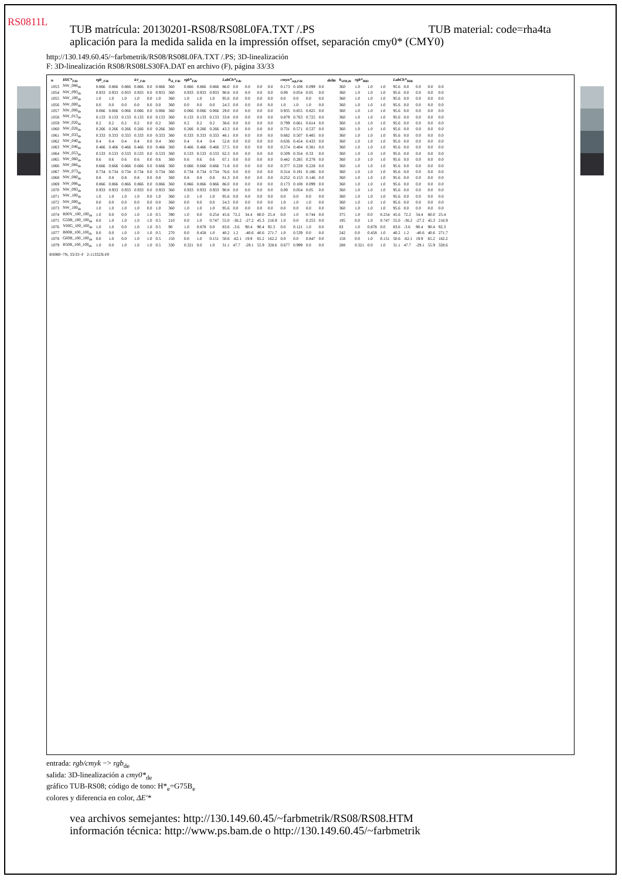RS0811L
TUB material: code=rha4ta TUB matrícula: 20130201-RS08/RS08L0FA.TXT /.PS
aplicación para la medida salida en la impressión offset, separación cmy0* (CMY0)
http://130.149.60.45/~farbmetrik/RS08/RS08L0FA.TXT /.PS; 3D-linealización
F: 3D-linealización RS08/RS08LS30FA.DAT en archivo (F), página 33/33
| n | HIC*<sub>Fde</sub> | rgb<sub>_Fde</sub> | | | ict<sub>_Fde</sub> | | | h<sub>sI_Fde</sub> | rgb*<sub>Fde</sub> | | | LabCh*<sub>Fde</sub> | | | | | cmyn*<sub>sep,Fde</sub> | | | | delta | h<sub>sIM,de</sub> | rgb*<sub>Mde</sub> | | | LabCh*<sub>Mde</sub> | | | | |
| --- | --- | --- | --- | --- | --- | --- | --- | --- | --- | --- | --- | --- | --- | --- | --- | --- | --- | --- | --- | --- | --- | --- | --- | --- | --- | --- | --- | --- | --- | --- |
| 1053 | NW_086<sub>de</sub> | 0.866 | 0.866 | 0.866 | 0.866 | 0.0 | 0.866 | 360 | 0.866 | 0.866 | 0.866 | 86.0 | 0.0 | 0.0 | 0.0 | 0.0 | 0.173 | 0.108 | 0.099 | 0.0 | | 360 | 1.0 | 1.0 | 1.0 | 95.6 | 0.0 | 0.0 | 0.0 | 0.0 |
| 1054 | NW_093<sub>de</sub> | 0.933 | 0.933 | 0.933 | 0.933 | 0.0 | 0.933 | 360 | 0.933 | 0.933 | 0.933 | 90.8 | 0.0 | 0.0 | 0.0 | 0.0 | 0.09 | 0.054 | 0.05 | 0.0 | | 360 | 1.0 | 1.0 | 1.0 | 95.6 | 0.0 | 0.0 | 0.0 | 0.0 |
| 1055 | NW_100<sub>de</sub> | 1.0 | 1.0 | 1.0 | 1.0 | 0.0 | 1.0 | 360 | 1.0 | 1.0 | 1.0 | 95.6 | 0.0 | 0.0 | 0.0 | 0.0 | 0.0 | 0.0 | 0.0 | 0.0 | | 360 | 1.0 | 1.0 | 1.0 | 95.6 | 0.0 | 0.0 | 0.0 | 0.0 |
| 1056 | NW_000<sub>de</sub> | 0.0 | 0.0 | 0.0 | 0.0 | 0.0 | 0.0 | 360 | 0.0 | 0.0 | 0.0 | 24.3 | 0.0 | 0.0 | 0.0 | 0.0 | 1.0 | 1.0 | 1.0 | 0.0 | | 360 | 1.0 | 1.0 | 1.0 | 95.6 | 0.0 | 0.0 | 0.0 | 0.0 |
| 1057 | NW_006<sub>de</sub> | 0.066 | 0.066 | 0.066 | 0.066 | 0.0 | 0.066 | 360 | 0.066 | 0.066 | 0.066 | 29.0 | 0.0 | 0.0 | 0.0 | 0.0 | 0.935 | 0.855 | 0.825 | 0.0 | | 360 | 1.0 | 1.0 | 1.0 | 95.6 | 0.0 | 0.0 | 0.0 | 0.0 |
| 1058 | NW_013<sub>de</sub> | 0.133 | 0.133 | 0.133 | 0.133 | 0.0 | 0.133 | 360 | 0.133 | 0.133 | 0.133 | 33.8 | 0.0 | 0.0 | 0.0 | 0.0 | 0.879 | 0.763 | 0.725 | 0.0 | | 360 | 1.0 | 1.0 | 1.0 | 95.6 | 0.0 | 0.0 | 0.0 | 0.0 |
| 1059 | NW_020<sub>de</sub> | 0.2 | 0.2 | 0.2 | 0.2 | 0.0 | 0.2 | 360 | 0.2 | 0.2 | 0.2 | 38.6 | 0.0 | 0.0 | 0.0 | 0.0 | 0.799 | 0.661 | 0.614 | 0.0 | | 360 | 1.0 | 1.0 | 1.0 | 95.6 | 0.0 | 0.0 | 0.0 | 0.0 |
| 1060 | NW_026<sub>de</sub> | 0.266 | 0.266 | 0.266 | 0.266 | 0.0 | 0.266 | 360 | 0.266 | 0.266 | 0.266 | 43.3 | 0.0 | 0.0 | 0.0 | 0.0 | 0.731 | 0.571 | 0.537 | 0.0 | | 360 | 1.0 | 1.0 | 1.0 | 95.6 | 0.0 | 0.0 | 0.0 | 0.0 |
| 1061 | NW_033<sub>de</sub> | 0.333 | 0.333 | 0.333 | 0.333 | 0.0 | 0.333 | 360 | 0.333 | 0.333 | 0.333 | 48.1 | 0.0 | 0.0 | 0.0 | 0.0 | 0.682 | 0.507 | 0.485 | 0.0 | | 360 | 1.0 | 1.0 | 1.0 | 95.6 | 0.0 | 0.0 | 0.0 | 0.0 |
| 1062 | NW_040<sub>de</sub> | 0.4 | 0.4 | 0.4 | 0.4 | 0.0 | 0.4 | 360 | 0.4 | 0.4 | 0.4 | 52.8 | 0.0 | 0.0 | 0.0 | 0.0 | 0.636 | 0.454 | 0.433 | 0.0 | | 360 | 1.0 | 1.0 | 1.0 | 95.6 | 0.0 | 0.0 | 0.0 | 0.0 |
| 1063 | NW_046<sub>de</sub> | 0.466 | 0.466 | 0.466 | 0.466 | 0.0 | 0.466 | 360 | 0.466 | 0.466 | 0.466 | 57.5 | 0.0 | 0.0 | 0.0 | 0.0 | 0.574 | 0.404 | 0.381 | 0.0 | | 360 | 1.0 | 1.0 | 1.0 | 95.6 | 0.0 | 0.0 | 0.0 | 0.0 |
| 1064 | NW_053<sub>de</sub> | 0.533 | 0.533 | 0.533 | 0.533 | 0.0 | 0.533 | 360 | 0.533 | 0.533 | 0.533 | 62.3 | 0.0 | 0.0 | 0.0 | 0.0 | 0.509 | 0.354 | 0.33 | 0.0 | | 360 | 1.0 | 1.0 | 1.0 | 95.6 | 0.0 | 0.0 | 0.0 | 0.0 |
| 1065 | NW_060<sub>de</sub> | 0.6 | 0.6 | 0.6 | 0.6 | 0.0 | 0.6 | 360 | 0.6 | 0.6 | 0.6 | 67.1 | 0.0 | 0.0 | 0.0 | 0.0 | 0.442 | 0.285 | 0.278 | 0.0 | | 360 | 1.0 | 1.0 | 1.0 | 95.6 | 0.0 | 0.0 | 0.0 | 0.0 |
| 1066 | NW_066<sub>de</sub> | 0.666 | 0.666 | 0.666 | 0.666 | 0.0 | 0.666 | 360 | 0.666 | 0.666 | 0.666 | 71.8 | 0.0 | 0.0 | 0.0 | 0.0 | 0.377 | 0.228 | 0.228 | 0.0 | | 360 | 1.0 | 1.0 | 1.0 | 95.6 | 0.0 | 0.0 | 0.0 | 0.0 |
| 1067 | NW_073<sub>de</sub> | 0.734 | 0.734 | 0.734 | 0.734 | 0.0 | 0.734 | 360 | 0.734 | 0.734 | 0.734 | 76.6 | 0.0 | 0.0 | 0.0 | 0.0 | 0.314 | 0.191 | 0.186 | 0.0 | | 360 | 1.0 | 1.0 | 1.0 | 95.6 | 0.0 | 0.0 | 0.0 | 0.0 |
| 1068 | NW_080<sub>de</sub> | 0.8 | 0.8 | 0.8 | 0.8 | 0.0 | 0.8 | 360 | 0.8 | 0.8 | 0.8 | 81.3 | 0.0 | 0.0 | 0.0 | 0.0 | 0.252 | 0.153 | 0.146 | 0.0 | | 360 | 1.0 | 1.0 | 1.0 | 95.6 | 0.0 | 0.0 | 0.0 | 0.0 |
| 1069 | NW_086<sub>de</sub> | 0.866 | 0.866 | 0.866 | 0.866 | 0.0 | 0.866 | 360 | 0.866 | 0.866 | 0.866 | 86.0 | 0.0 | 0.0 | 0.0 | 0.0 | 0.173 | 0.108 | 0.099 | 0.0 | | 360 | 1.0 | 1.0 | 1.0 | 95.6 | 0.0 | 0.0 | 0.0 | 0.0 |
| 1070 | NW_093<sub>de</sub> | 0.933 | 0.933 | 0.933 | 0.933 | 0.0 | 0.933 | 360 | 0.933 | 0.933 | 0.933 | 90.8 | 0.0 | 0.0 | 0.0 | 0.0 | 0.09 | 0.054 | 0.05 | 0.0 | | 360 | 1.0 | 1.0 | 1.0 | 95.6 | 0.0 | 0.0 | 0.0 | 0.0 |
| 1071 | NW_100<sub>de</sub> | 1.0 | 1.0 | 1.0 | 1.0 | 0.0 | 1.0 | 360 | 1.0 | 1.0 | 1.0 | 95.6 | 0.0 | 0.0 | 0.0 | 0.0 | 0.0 | 0.0 | 0.0 | 0.0 | | 360 | 1.0 | 1.0 | 1.0 | 95.6 | 0.0 | 0.0 | 0.0 | 0.0 |
| 1072 | NW_000<sub>de</sub> | 0.0 | 0.0 | 0.0 | 0.0 | 0.0 | 0.0 | 360 | 0.0 | 0.0 | 0.0 | 24.3 | 0.0 | 0.0 | 0.0 | 0.0 | 1.0 | 1.0 | 1.0 | 0.0 | | 360 | 1.0 | 1.0 | 1.0 | 95.6 | 0.0 | 0.0 | 0.0 | 0.0 |
| 1073 | NW_100<sub>de</sub> | 1.0 | 1.0 | 1.0 | 1.0 | 0.0 | 1.0 | 360 | 1.0 | 1.0 | 1.0 | 95.6 | 0.0 | 0.0 | 0.0 | 0.0 | 0.0 | 0.0 | 0.0 | 0.0 | | 360 | 1.0 | 1.0 | 1.0 | 95.6 | 0.0 | 0.0 | 0.0 | 0.0 |
| 1074 | R00Y_100_100<sub>de</sub> | 1.0 | 0.0 | 0.0 | 1.0 | 1.0 | 0.5 | 390 | 1.0 | 0.0 | 0.254 | 45.6 | 72.2 | 34.4 | 80.0 | 25.4 | 0.0 | 1.0 | 0.744 | 0.0 | | 375 | 1.0 | 0.0 | 0.254 | 45.6 | 72.2 | 34.4 | 80.0 | 25.4 |
| 1075 | G50B_100_100<sub>de</sub> | 0.0 | 1.0 | 1.0 | 1.0 | 1.0 | 0.5 | 210 | 0.0 | 1.0 | 0.747 | 55.0 | -36.2 | -27.2 | 45.3 | 216.9 | 1.0 | 0.0 | 0.253 | 0.0 | | 195 | 0.0 | 1.0 | 0.747 | 55.0 | -36.2 | -27.2 | 45.3 | 216.9 |
| 1076 | Y00G_100_100<sub>de</sub> | 1.0 | 1.0 | 0.0 | 1.0 | 1.0 | 0.5 | 90 | 1.0 | 0.878 | 0.0 | 83.6 | -3.6 | 90.4 | 90.4 | 92.3 | 0.0 | 0.121 | 1.0 | 0.0 | | 83 | 1.0 | 0.878 | 0.0 | 83.6 | -3.6 | 90.4 | 90.4 | 92.3 |
| 1077 | B00R_100_100<sub>de</sub> | 0.0 | 0.0 | 1.0 | 1.0 | 1.0 | 0.5 | 270 | 0.0 | 0.458 | 1.0 | 40.2 | 1.2 | -40.6 | 40.6 | 271.7 | 1.0 | 0.539 | 0.0 | 0.0 | | 242 | 0.0 | 0.458 | 1.0 | 40.2 | 1.2 | -40.6 | 40.6 | 271.7 |
| 1078 | G00B_100_100<sub>de</sub> | 0.0 | 1.0 | 0.0 | 1.0 | 1.0 | 0.5 | 150 | 0.0 | 1.0 | 0.151 | 50.6 | -62.1 | 19.9 | 65.2 | 162.2 | 0.0 | 0.0 | 0.847 | 0.0 | | 158 | 0.0 | 1.0 | 0.151 | 50.6 | -62.1 | 19.9 | 65.2 | 162.2 |
| 1079 | B50R_100_100<sub>de</sub> | 1.0 | 0.0 | 1.0 | 1.0 | 1.0 | 0.5 | 330 | 0.321 | 0.0 | 1.0 | 31.1 | 47.7 | -29.1 | 55.9 | 328.6 | 0.677 | 0.999 | 0.0 | 0.0 | | 288 | 0.321 | 0.0 | 1.0 | 31.1 | 47.7 | -29.1 | 55.9 | 328.6 |
RS080−7N, 33/33−F 2-113323l-F0
entrada: rgb/cmyk −> rgb<sub>de</sub>
salida: 3D-linealización a cmy0*<sub>de</sub>
gráfico TUB-RS08; código de tono: H*<sub>e</sub>=G75B<sub>e</sub>
colores y diferencia en color, ΔE'*
vea archivos semejantes: http://130.149.60.45/~farbmetrik/RS08/RS08.HTM
información técnica: http://www.ps.bam.de o http://130.149.60.45/~farbmetrik